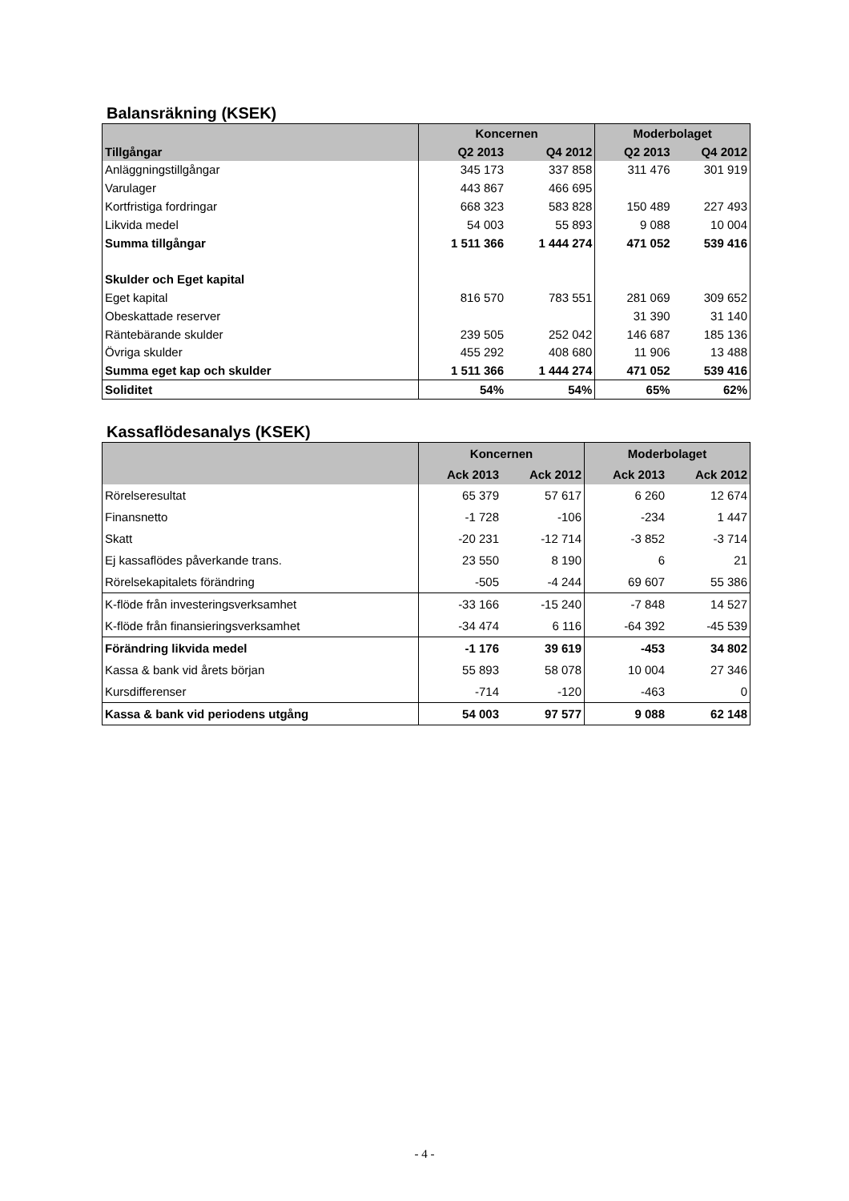Balansräkning (KSEK)
| | Koncernen | | Moderbolaget | |
| --- | --- | --- | --- | --- |
| Tillgångar | Q2 2013 | Q4 2012 | Q2 2013 | Q4 2012 |
| Anläggningstillgångar | 345 173 | 337 858 | 311 476 | 301 919 |
| Varulager | 443 867 | 466 695 | | |
| Kortfristiga fordringar | 668 323 | 583 828 | 150 489 | 227 493 |
| Likvida medel | 54 003 | 55 893 | 9 088 | 10 004 |
| Summa tillgångar | 1 511 366 | 1 444 274 | 471 052 | 539 416 |
| Skulder och Eget kapital | | | | |
| Eget kapital | 816 570 | 783 551 | 281 069 | 309 652 |
| Obeskattade reserver | | | 31 390 | 31 140 |
| Räntebärande skulder | 239 505 | 252 042 | 146 687 | 185 136 |
| Övriga skulder | 455 292 | 408 680 | 11 906 | 13 488 |
| Summa eget kap och skulder | 1 511 366 | 1 444 274 | 471 052 | 539 416 |
| Soliditet | 54% | 54% | 65% | 62% |
Kassaflödesanalys (KSEK)
| | Koncernen | | Moderbolaget | |
| --- | --- | --- | --- | --- |
| | Ack 2013 | Ack 2012 | Ack 2013 | Ack 2012 |
| Rörelseresultat | 65 379 | 57 617 | 6 260 | 12 674 |
| Finansnetto | -1 728 | -106 | -234 | 1 447 |
| Skatt | -20 231 | -12 714 | -3 852 | -3 714 |
| Ej kassaflödes påverkande trans. | 23 550 | 8 190 | 6 | 21 |
| Rörelsekapitalets förändring | -505 | -4 244 | 69 607 | 55 386 |
| K-flöde från investeringsverksamhet | -33 166 | -15 240 | -7 848 | 14 527 |
| K-flöde från finansieringsverksamhet | -34 474 | 6 116 | -64 392 | -45 539 |
| Förändring likvida medel | -1 176 | 39 619 | -453 | 34 802 |
| Kassa & bank vid årets början | 55 893 | 58 078 | 10 004 | 27 346 |
| Kursdifferenser | -714 | -120 | -463 | 0 |
| Kassa & bank vid periodens utgång | 54 003 | 97 577 | 9 088 | 62 148 |
- 4 -